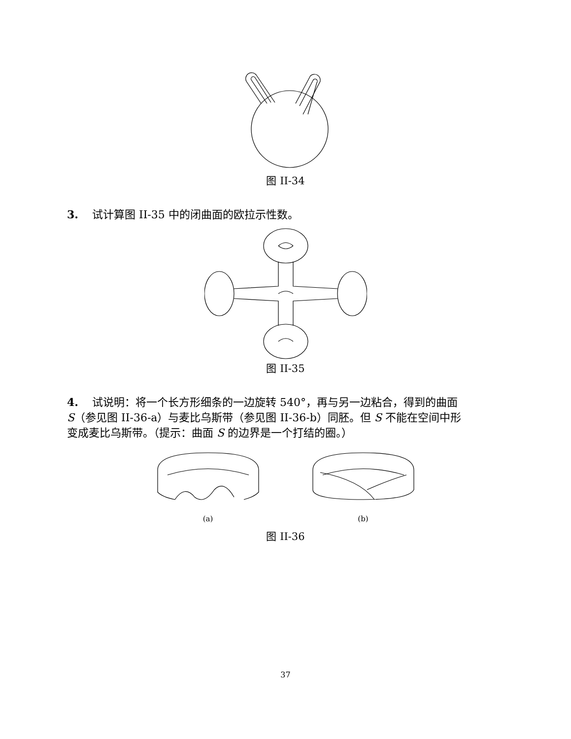图 II-34
3. 试计算图 II-35 中的闭曲面的欧拉示性数。
图 II-35
4. 试说明：将一个长方形细条的一边旋转 540°，再与另一边粘合，得到的曲面 S（参见图 II-36-a）与麦比乌斯带（参见图 II-36-b）同胚。但 S 不能在空间中形变成麦比乌斯带。（提示：曲面 S 的边界是一个打结的圈。）
(a) (b)
图 II-36
37